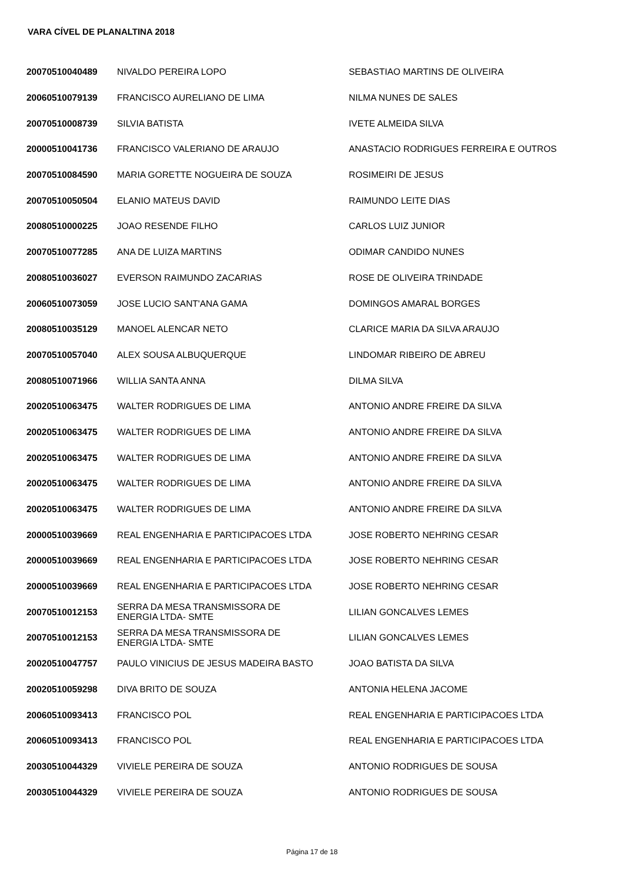VARA CÍVEL DE PLANALTINA 2018
| 20070510040489 | NIVALDO PEREIRA LOPO | SEBASTIAO MARTINS DE OLIVEIRA |
| 20060510079139 | FRANCISCO AURELIANO DE LIMA | NILMA NUNES DE SALES |
| 20070510008739 | SILVIA BATISTA | IVETE ALMEIDA SILVA |
| 20000510041736 | FRANCISCO VALERIANO DE ARAUJO | ANASTACIO RODRIGUES FERREIRA E OUTROS |
| 20070510084590 | MARIA GORETTE NOGUEIRA DE SOUZA | ROSIMEIRI DE JESUS |
| 20070510050504 | ELANIO MATEUS DAVID | RAIMUNDO LEITE DIAS |
| 20080510000225 | JOAO RESENDE FILHO | CARLOS LUIZ JUNIOR |
| 20070510077285 | ANA DE LUIZA MARTINS | ODIMAR CANDIDO NUNES |
| 20080510036027 | EVERSON RAIMUNDO ZACARIAS | ROSE DE OLIVEIRA TRINDADE |
| 20060510073059 | JOSE LUCIO SANT'ANA GAMA | DOMINGOS AMARAL BORGES |
| 20080510035129 | MANOEL ALENCAR NETO | CLARICE MARIA DA SILVA ARAUJO |
| 20070510057040 | ALEX SOUSA ALBUQUERQUE | LINDOMAR RIBEIRO DE ABREU |
| 20080510071966 | WILLIA SANTA ANNA | DILMA SILVA |
| 20020510063475 | WALTER RODRIGUES DE LIMA | ANTONIO ANDRE FREIRE DA SILVA |
| 20020510063475 | WALTER RODRIGUES DE LIMA | ANTONIO ANDRE FREIRE DA SILVA |
| 20020510063475 | WALTER RODRIGUES DE LIMA | ANTONIO ANDRE FREIRE DA SILVA |
| 20020510063475 | WALTER RODRIGUES DE LIMA | ANTONIO ANDRE FREIRE DA SILVA |
| 20020510063475 | WALTER RODRIGUES DE LIMA | ANTONIO ANDRE FREIRE DA SILVA |
| 20000510039669 | REAL ENGENHARIA E PARTICIPACOES LTDA | JOSE ROBERTO NEHRING CESAR |
| 20000510039669 | REAL ENGENHARIA E PARTICIPACOES LTDA | JOSE ROBERTO NEHRING CESAR |
| 20000510039669 | REAL ENGENHARIA E PARTICIPACOES LTDA | JOSE ROBERTO NEHRING CESAR |
| 20070510012153 | SERRA DA MESA TRANSMISSORA DE ENERGIA LTDA- SMTE | LILIAN GONCALVES LEMES |
| 20070510012153 | SERRA DA MESA TRANSMISSORA DE ENERGIA LTDA- SMTE | LILIAN GONCALVES LEMES |
| 20020510047757 | PAULO VINICIUS DE JESUS MADEIRA BASTO | JOAO BATISTA DA SILVA |
| 20020510059298 | DIVA BRITO DE SOUZA | ANTONIA HELENA JACOME |
| 20060510093413 | FRANCISCO POL | REAL ENGENHARIA E PARTICIPACOES LTDA |
| 20060510093413 | FRANCISCO POL | REAL ENGENHARIA E PARTICIPACOES LTDA |
| 20030510044329 | VIVIELE PEREIRA DE SOUZA | ANTONIO RODRIGUES DE SOUSA |
| 20030510044329 | VIVIELE PEREIRA DE SOUZA | ANTONIO RODRIGUES DE SOUSA |
Página 17 de 18